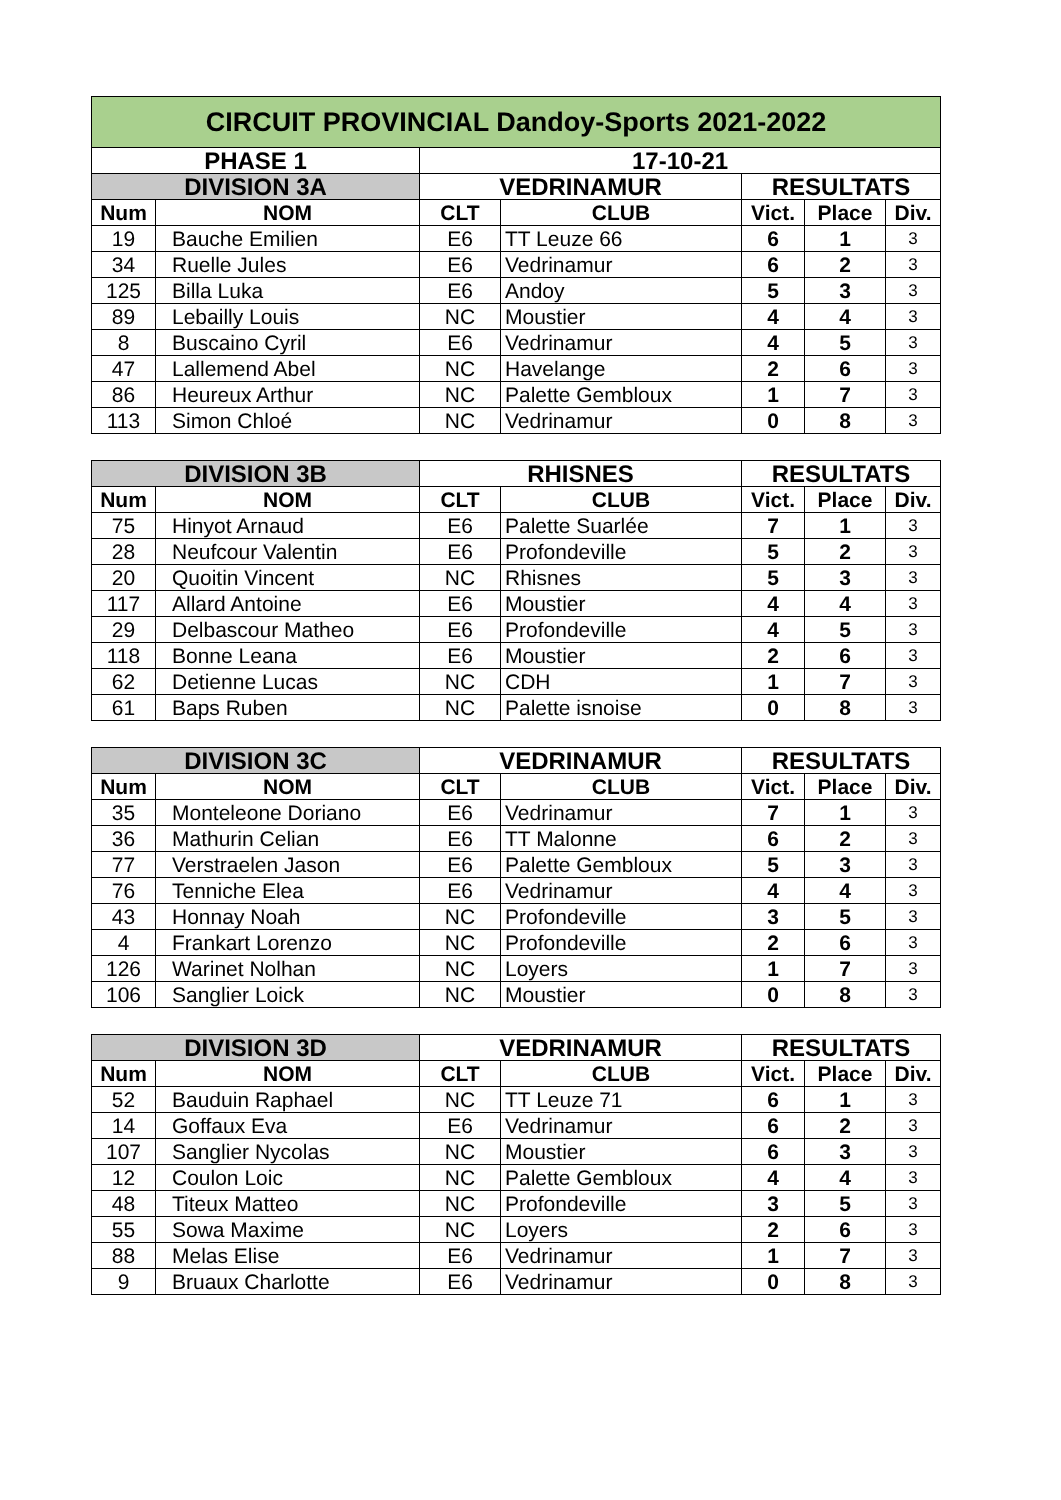| CIRCUIT PROVINCIAL Dandoy-Sports 2021-2022 | | | | | | |
| --- | --- | --- | --- | --- | --- | --- |
| PHASE 1 | | 17-10-21 | | | | |
| DIVISION 3A | | VEDRINAMUR | | RESULTATS | | |
| Num | NOM | CLT | CLUB | Vict. | Place | Div. |
| 19 | Bauche Emilien | E6 | TT Leuze 66 | 6 | 1 | 3 |
| 34 | Ruelle Jules | E6 | Vedrinamur | 6 | 2 | 3 |
| 125 | Billa Luka | E6 | Andoy | 5 | 3 | 3 |
| 89 | Lebailly Louis | NC | Moustier | 4 | 4 | 3 |
| 8 | Buscaino Cyril | E6 | Vedrinamur | 4 | 5 | 3 |
| 47 | Lallemend Abel | NC | Havelange | 2 | 6 | 3 |
| 86 | Heureux Arthur | NC | Palette Gembloux | 1 | 7 | 3 |
| 113 | Simon Chloé | NC | Vedrinamur | 0 | 8 | 3 |
| DIVISION 3B | | RHISNES | | RESULTATS | | |
| --- | --- | --- | --- | --- | --- | --- |
| Num | NOM | CLT | CLUB | Vict. | Place | Div. |
| 75 | Hinyot Arnaud | E6 | Palette Suarlée | 7 | 1 | 3 |
| 28 | Neufcour Valentin | E6 | Profondeville | 5 | 2 | 3 |
| 20 | Quoitin Vincent | NC | Rhisnes | 5 | 3 | 3 |
| 117 | Allard Antoine | E6 | Moustier | 4 | 4 | 3 |
| 29 | Delbascour Matheo | E6 | Profondeville | 4 | 5 | 3 |
| 118 | Bonne Leana | E6 | Moustier | 2 | 6 | 3 |
| 62 | Detienne Lucas | NC | CDH | 1 | 7 | 3 |
| 61 | Baps Ruben | NC | Palette isnoise | 0 | 8 | 3 |
| DIVISION 3C | | VEDRINAMUR | | RESULTATS | | |
| --- | --- | --- | --- | --- | --- | --- |
| Num | NOM | CLT | CLUB | Vict. | Place | Div. |
| 35 | Monteleone Doriano | E6 | Vedrinamur | 7 | 1 | 3 |
| 36 | Mathurin Celian | E6 | TT Malonne | 6 | 2 | 3 |
| 77 | Verstraelen Jason | E6 | Palette Gembloux | 5 | 3 | 3 |
| 76 | Tenniche Elea | E6 | Vedrinamur | 4 | 4 | 3 |
| 43 | Honnay Noah | NC | Profondeville | 3 | 5 | 3 |
| 4 | Frankart Lorenzo | NC | Profondeville | 2 | 6 | 3 |
| 126 | Warinet Nolhan | NC | Loyers | 1 | 7 | 3 |
| 106 | Sanglier Loick | NC | Moustier | 0 | 8 | 3 |
| DIVISION 3D | | VEDRINAMUR | | RESULTATS | | |
| --- | --- | --- | --- | --- | --- | --- |
| Num | NOM | CLT | CLUB | Vict. | Place | Div. |
| 52 | Bauduin Raphael | NC | TT Leuze 71 | 6 | 1 | 3 |
| 14 | Goffaux Eva | E6 | Vedrinamur | 6 | 2 | 3 |
| 107 | Sanglier Nycolas | NC | Moustier | 6 | 3 | 3 |
| 12 | Coulon Loic | NC | Palette Gembloux | 4 | 4 | 3 |
| 48 | Titeux Matteo | NC | Profondeville | 3 | 5 | 3 |
| 55 | Sowa Maxime | NC | Loyers | 2 | 6 | 3 |
| 88 | Melas Elise | E6 | Vedrinamur | 1 | 7 | 3 |
| 9 | Bruaux Charlotte | E6 | Vedrinamur | 0 | 8 | 3 |